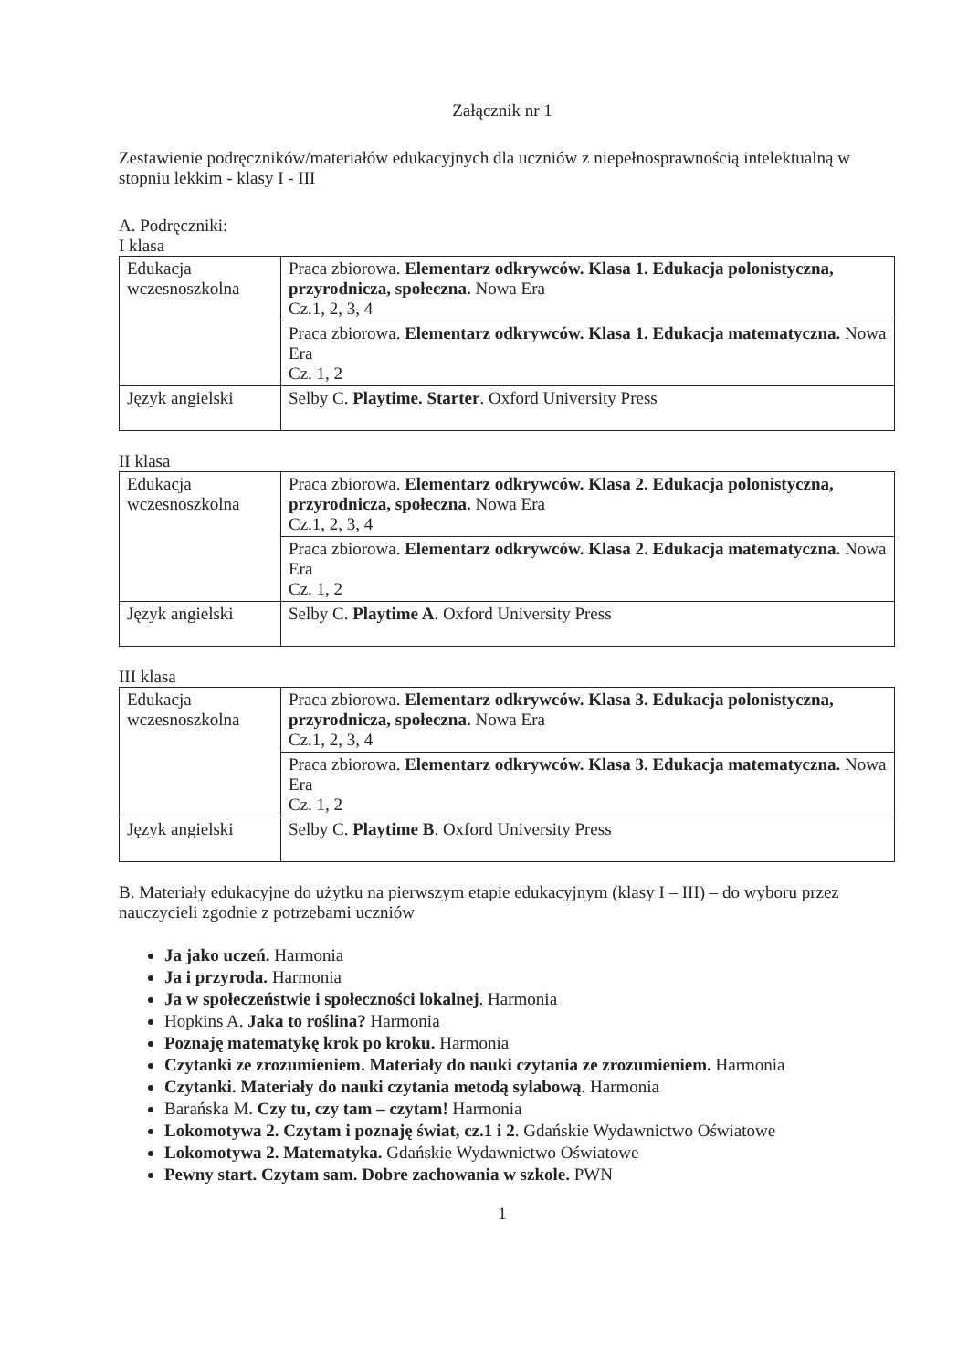Załącznik nr 1
Zestawienie podręczników/materiałów edukacyjnych dla uczniów z niepełnosprawnością intelektualną w stopniu lekkim - klasy I - III
A. Podręczniki:
I klasa
| Edukacja wczesnoszkolna | Praca zbiorowa. Elementarz odkrywców. Klasa 1. Edukacja polonistyczna, przyrodnicza, społeczna. Nowa Era Cz.1, 2, 3, 4 |
| | Praca zbiorowa. Elementarz odkrywców. Klasa 1. Edukacja matematyczna. Nowa Era Cz. 1, 2 |
| Język angielski | Selby C. Playtime. Starter . Oxford University Press |
II klasa
| Edukacja wczesnoszkolna | Praca zbiorowa. Elementarz odkrywców. Klasa 2. Edukacja polonistyczna, przyrodnicza, społeczna. Nowa Era Cz.1, 2, 3, 4 |
| | Praca zbiorowa. Elementarz odkrywców. Klasa 2. Edukacja matematyczna. Nowa Era Cz. 1, 2 |
| Język angielski | Selby C. Playtime A . Oxford University Press |
III klasa
| Edukacja wczesnoszkolna | Praca zbiorowa. Elementarz odkrywców. Klasa 3. Edukacja polonistyczna, przyrodnicza, społeczna. Nowa Era Cz.1, 2, 3, 4 |
| | Praca zbiorowa. Elementarz odkrywców. Klasa 3. Edukacja matematyczna. Nowa Era Cz. 1, 2 |
| Język angielski | Selby C. Playtime B . Oxford University Press |
B. Materiały edukacyjne do użytku na pierwszym etapie edukacyjnym (klasy I – III) – do wyboru przez nauczycieli zgodnie z potrzebami uczniów
Ja jako uczeń. Harmonia
Ja i przyroda. Harmonia
Ja w społeczeństwie i społeczności lokalnej. Harmonia
Hopkins A. Jaka to roślina? Harmonia
Poznaję matematykę krok po kroku. Harmonia
Czytanki ze zrozumieniem. Materiały do nauki czytania ze zrozumieniem. Harmonia
Czytanki. Materiały do nauki czytania metodą sylabową. Harmonia
Barańska M. Czy tu, czy tam – czytam! Harmonia
Lokomotywa 2. Czytam i poznaję świat, cz.1 i 2. Gdańskie Wydawnictwo Oświatowe
Lokomotywa 2. Matematyka. Gdańskie Wydawnictwo Oświatowe
Pewny start. Czytam sam. Dobre zachowania w szkole. PWN
1